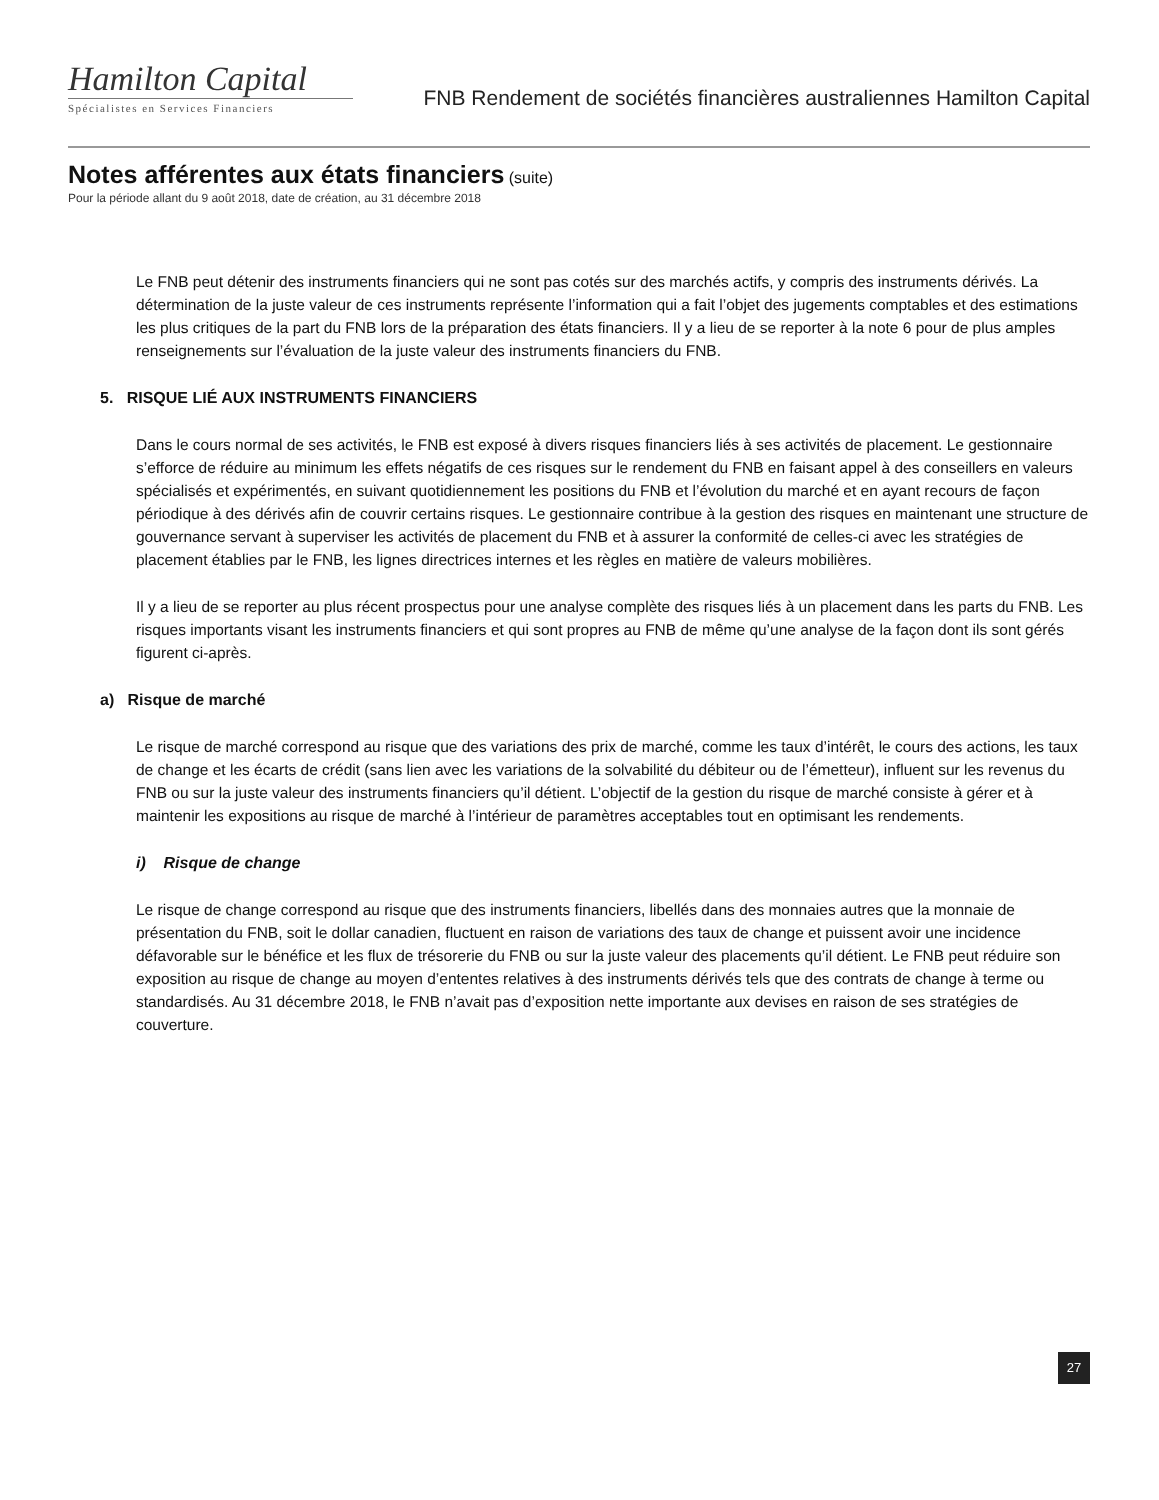Hamilton Capital
Spécialistes en Services Financiers
FNB Rendement de sociétés financières australiennes Hamilton Capital
Notes afférentes aux états financiers (suite)
Pour la période allant du 9 août 2018, date de création, au 31 décembre 2018
Le FNB peut détenir des instruments financiers qui ne sont pas cotés sur des marchés actifs, y compris des instruments dérivés. La détermination de la juste valeur de ces instruments représente l’information qui a fait l’objet des jugements comptables et des estimations les plus critiques de la part du FNB lors de la préparation des états financiers. Il y a lieu de se reporter à la note 6 pour de plus amples renseignements sur l’évaluation de la juste valeur des instruments financiers du FNB.
5. RISQUE LIÉ AUX INSTRUMENTS FINANCIERS
Dans le cours normal de ses activités, le FNB est exposé à divers risques financiers liés à ses activités de placement. Le gestionnaire s’efforce de réduire au minimum les effets négatifs de ces risques sur le rendement du FNB en faisant appel à des conseillers en valeurs spécialisés et expérimentés, en suivant quotidiennement les positions du FNB et l’évolution du marché et en ayant recours de façon périodique à des dérivés afin de couvrir certains risques. Le gestionnaire contribue à la gestion des risques en maintenant une structure de gouvernance servant à superviser les activités de placement du FNB et à assurer la conformité de celles-ci avec les stratégies de placement établies par le FNB, les lignes directrices internes et les règles en matière de valeurs mobilières.
Il y a lieu de se reporter au plus récent prospectus pour une analyse complète des risques liés à un placement dans les parts du FNB. Les risques importants visant les instruments financiers et qui sont propres au FNB de même qu’une analyse de la façon dont ils sont gérés figurent ci-après.
a) Risque de marché
Le risque de marché correspond au risque que des variations des prix de marché, comme les taux d’intérêt, le cours des actions, les taux de change et les écarts de crédit (sans lien avec les variations de la solvabilité du débiteur ou de l’émetteur), influent sur les revenus du FNB ou sur la juste valeur des instruments financiers qu’il détient. L’objectif de la gestion du risque de marché consiste à gérer et à maintenir les expositions au risque de marché à l’intérieur de paramètres acceptables tout en optimisant les rendements.
i) Risque de change
Le risque de change correspond au risque que des instruments financiers, libellés dans des monnaies autres que la monnaie de présentation du FNB, soit le dollar canadien, fluctuent en raison de variations des taux de change et puissent avoir une incidence défavorable sur le bénéfice et les flux de trésorerie du FNB ou sur la juste valeur des placements qu’il détient. Le FNB peut réduire son exposition au risque de change au moyen d’ententes relatives à des instruments dérivés tels que des contrats de change à terme ou standardisés. Au 31 décembre 2018, le FNB n’avait pas d’exposition nette importante aux devises en raison de ses stratégies de couverture.
27